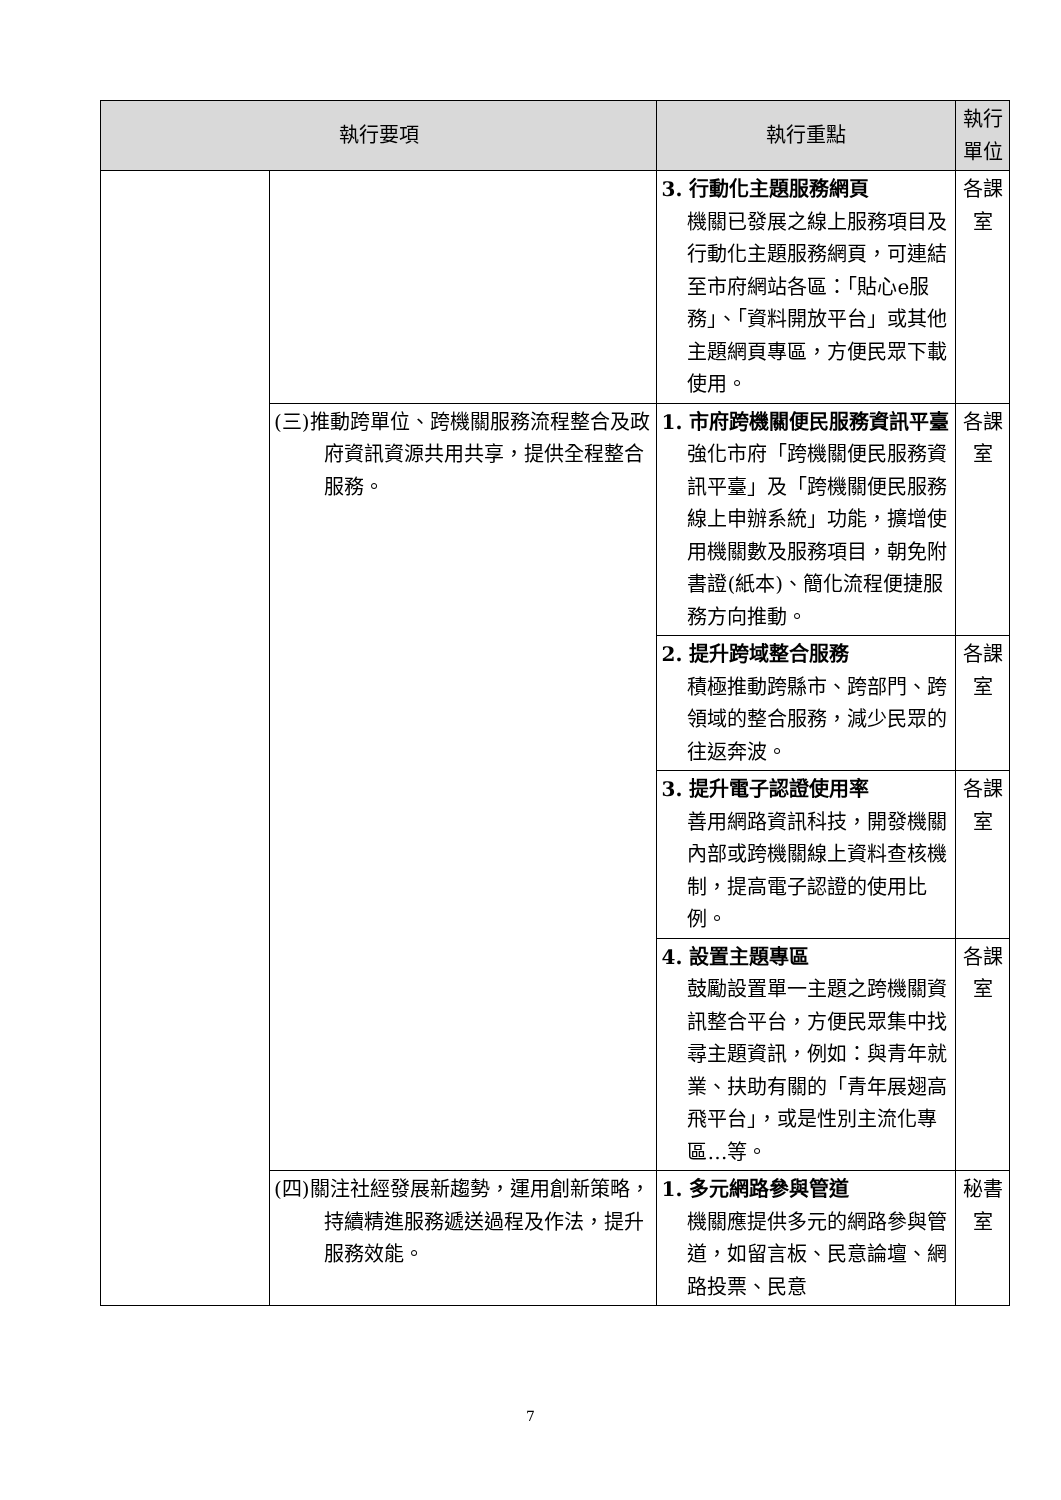| 執行要項 | | 執行重點 | 執行單位 |
| --- | --- | --- | --- |
| | | 3. 行動化主題服務網頁 機關已發展之線上服務項目及行動化主題服務網頁，可連結至市府網站各區：「貼心e服務」、「資料開放平台」或其他主題網頁專區，方便民眾下載使用。 | 各課室 |
| | (三)推動跨單位、跨機關服務流程整合及政府資訊資源共用共享，提供全程整合服務。 | 1. 市府跨機關便民服務資訊平臺 強化市府「跨機關便民服務資訊平臺」及「跨機關便民服務線上申辦系統」功能，擴增使用機關數及服務項目，朝免附書證(紙本)、簡化流程便捷服務方向推動。 | 各課室 |
| | | 2. 提升跨域整合服務 積極推動跨縣市、跨部門、跨領域的整合服務，減少民眾的往返奔波。 | 各課室 |
| | | 3. 提升電子認證使用率 善用網路資訊科技，開發機關內部或跨機關線上資料查核機制，提高電子認證的使用比例。 | 各課室 |
| | | 4. 設置主題專區 鼓勵設置單一主題之跨機關資訊整合平台，方便民眾集中找尋主題資訊，例如：與青年就業、扶助有關的「青年展翅高飛平台」，或是性別主流化專區…等。 | 各課室 |
| | (四)關注社經發展新趨勢，運用創新策略，持續精進服務遞送過程及作法，提升服務效能。 | 1. 多元網路參與管道 機關應提供多元的網路參與管道，如留言板、民意論壇、網路投票、民意 | 秘書室 |
7